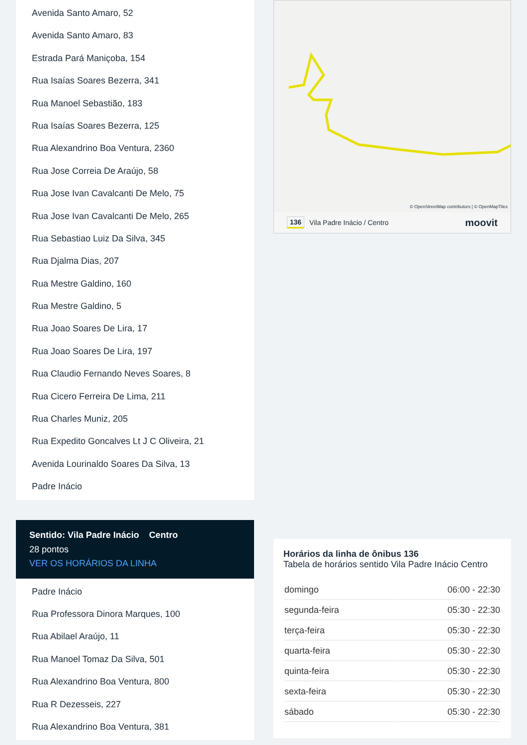Avenida Santo Amaro, 52
Avenida Santo Amaro, 83
Estrada Pará Maniçoba, 154
Rua Isaías Soares Bezerra, 341
Rua Manoel Sebastião, 183
Rua Isaías Soares Bezerra, 125
Rua Alexandrino Boa Ventura, 2360
Rua Jose Correia De Araújo, 58
Rua Jose Ivan Cavalcanti De Melo, 75
Rua Jose Ivan Cavalcanti De Melo, 265
Rua Sebastiao Luiz Da Silva, 345
Rua Djalma Dias, 207
Rua Mestre Galdino, 160
Rua Mestre Galdino, 5
Rua Joao Soares De Lira, 17
Rua Joao Soares De Lira, 197
Rua Claudio Fernando Neves Soares, 8
Rua Cicero Ferreira De Lima, 211
Rua Charles Muniz, 205
Rua Expedito Goncalves Lt J C Oliveira, 21
Avenida Lourinaldo Soares Da Silva, 13
Padre Inácio
Sentido: Vila Padre Inácio Centro
28 pontos
VER OS HORÁRIOS DA LINHA
Padre Inácio
Rua Professora Dinora Marques, 100
Rua Abilael Araújo, 11
Rua Manoel Tomaz Da Silva, 501
Rua Alexandrino Boa Ventura, 800
Rua R Dezesseis, 227
Rua Alexandrino Boa Ventura, 381
© OpenStreetMap contributors | © OpenMapTiles
136 Vila Padre Inácio / Centro moovit
Horários da linha de ônibus 136
Tabela de horários sentido Vila Padre Inácio Centro
| domingo | 06:00 - 22:30 |
| segunda-feira | 05:30 - 22:30 |
| terça-feira | 05:30 - 22:30 |
| quarta-feira | 05:30 - 22:30 |
| quinta-feira | 05:30 - 22:30 |
| sexta-feira | 05:30 - 22:30 |
| sábado | 05:30 - 22:30 |